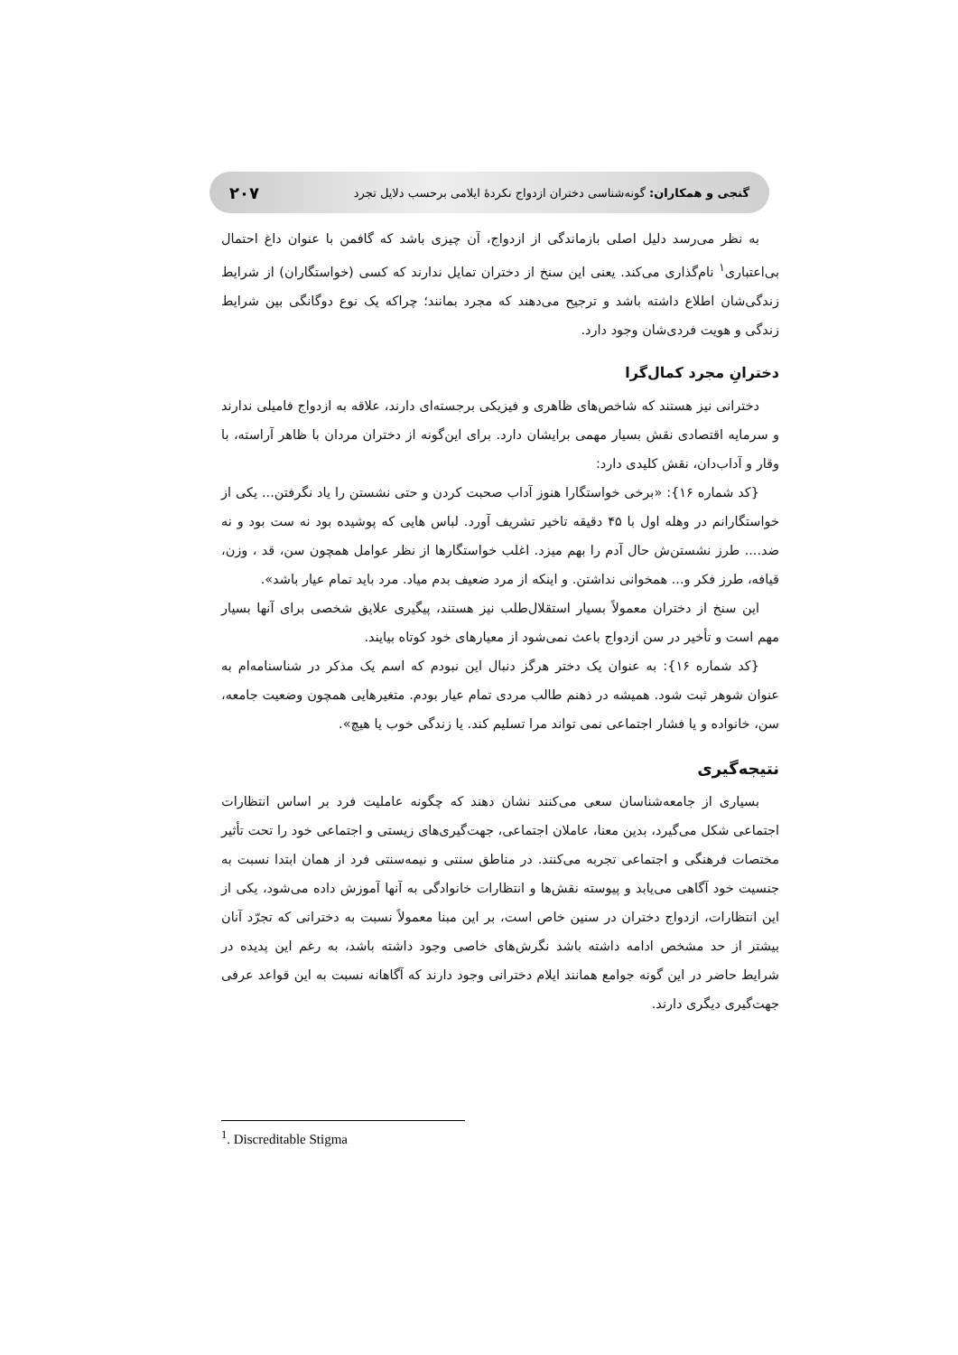گنجی و همکاران: گونه‌شناسی دختران ازدواج نکردهٔ ایلامی برحسب دلایل تجرد ۲۰۷
به نظر می‌رسد دلیل اصلی بازماندگی از ازدواج، آن چیزی باشد که گافمن با عنوان داغ احتمال بی‌اعتباری<sup>۱</sup> نام‌گذاری می‌کند. یعنی این سنخ از دختران تمایل ندارند که کسی (خواستگاران) از شرایط زندگی‌شان اطلاع داشته باشد و ترجیح می‌دهند که مجرد بمانند؛ چراکه یک نوع دوگانگی بین شرایط زندگی و هویت فردی‌شان وجود دارد.
دخترانِ مجرد کمال‌گرا
دخترانی نیز هستند که شاخص‌های ظاهری و فیزیکی برجسته‌ای دارند، علاقه به ازدواج فامیلی ندارند و سرمایه اقتصادی نقش بسیار مهمی برایشان دارد. برای این‌گونه از دختران مردان با ظاهر آراسته، با وقار و آداب‌دان، نقش کلیدی دارد:
{کد شماره ۱۶}: «برخی خواستگارا هنوز آداب صحبت کردن و حتی نشستن را یاد نگرفتن... یکی از خواستگارانم در وهله اول با ۴۵ دقیقه تاخیر تشریف آورد. لباس هایی که پوشیده بود نه ست بود و نه ضد.... طرز نشستن‌ش حال آدم را بهم میزد. اغلب خواستگارها از نظر عوامل همچون سن، قد ، وزن، قیافه، طرز فکر و... همخوانی نداشتن. و اینکه از مرد ضعیف بدم میاد. مرد باید تمام عیار باشد».
این سنخ از دختران معمولاً بسیار استقلال‌طلب نیز هستند، پیگیری علایق شخصی برای آنها بسیار مهم است و تأخیر در سن ازدواج باعث نمی‌شود از معیارهای خود کوتاه بیایند.
{کد شماره ۱۶}: به عنوان یک دختر هرگز دنبال این نبودم که اسم یک مذکر در شناسنامه‌ام به عنوان شوهر ثبت شود. همیشه در ذهنم طالب مردی تمام عیار بودم. متغیرهایی همچون وضعیت جامعه، سن، خانواده و یا فشار اجتماعی نمی تواند مرا تسلیم کند. یا زندگی خوب یا هیچ».
نتیجه‌گیری
بسیاری از جامعه‌شناسان سعی می‌کنند نشان دهند که چگونه عاملیت فرد بر اساس انتظارات اجتماعی شکل می‌گیرد، بدین معنا، عاملان اجتماعی، جهت‌گیری‌های زیستی و اجتماعی خود را تحت تأثیر مختصات فرهنگی و اجتماعی تجربه می‌کنند. در مناطق سنتی و نیمه‌سنتی فرد از همان ابتدا نسبت به جنسیت خود آگاهی می‌یابد و پیوسته نقش‌ها و انتظارات خانوادگی به آنها آموزش داده می‌شود، یکی از این انتظارات، ازدواج دختران در سنین خاص است، بر این مبنا معمولاً نسبت به دخترانی که تجرّد آنان بیشتر از حد مشخص ادامه داشته باشد نگرش‌های خاصی وجود داشته باشد، به رغم این پدیده در شرایط حاضر در این گونه جوامع همانند ایلام دخترانی وجود دارند که آگاهانه نسبت به این قواعد عرفی جهت‌گیری دیگری دارند.
<sup>1</sup>. Discreditable Stigma